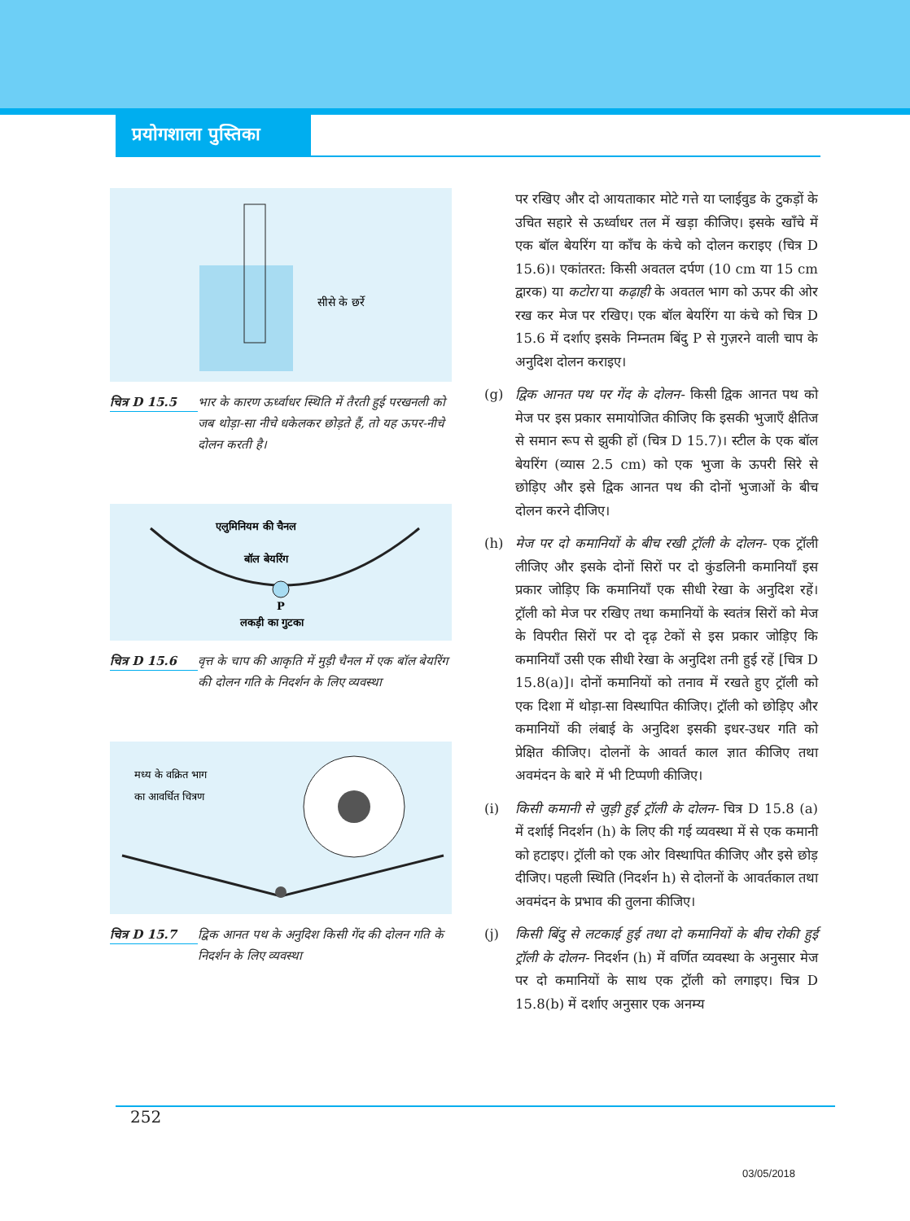प्रयोगशाला पुस्तिका
सीसे के छर्रे
चित्र D 15.5
भार के कारण ऊर्ध्वाधर स्थिति में तैरती हुई परखनली को जब थोड़ा-सा नीचे धकेलकर छोड़ते हैं, तो यह ऊपर-नीचे दोलन करती है।
एलुमिनियम की चैनल
बॉल बेयरिंग
P
लकड़ी का गुटका
चित्र D 15.6
वृत्त के चाप की आकृति में मुड़ी चैनल में एक बॉल बेयरिंग की दोलन गति के निदर्शन के लिए व्यवस्था
मध्य के वक्रित भाग
का आवर्धित चित्रण
चित्र D 15.7
द्विक आनत पथ के अनुदिश किसी गेंद की दोलन गति के निदर्शन के लिए व्यवस्था
पर रखिए और दो आयताकार मोटे गत्ते या प्लाईवुड के टुकड़ों के उचित सहारे से ऊर्ध्वाधर तल में खड़ा कीजिए। इसके खाँचे में एक बॉल बेयरिंग या काँच के कंचे को दोलन कराइए (चित्र D 15.6)। एकांतरत: किसी अवतल दर्पण (10 cm या 15 cm द्वारक) या कटोरा या कढ़ाही के अवतल भाग को ऊपर की ओर रख कर मेज पर रखिए। एक बॉल बेयरिंग या कंचे को चित्र D 15.6 में दर्शाए इसके निम्नतम बिंदु P से गुज़रने वाली चाप के अनुदिश दोलन कराइए।
(g) द्विक आनत पथ पर गेंद के दोलन- किसी द्विक आनत पथ को मेज पर इस प्रकार समायोजित कीजिए कि इसकी भुजाएँ क्षैतिज से समान रूप से झुकी हों (चित्र D 15.7)। स्टील के एक बॉल बेयरिंग (व्यास 2.5 cm) को एक भुजा के ऊपरी सिरे से छोड़िए और इसे द्विक आनत पथ की दोनों भुजाओं के बीच दोलन करने दीजिए।
(h) मेज पर दो कमानियों के बीच रखी ट्रॉली के दोलन- एक ट्रॉली लीजिए और इसके दोनों सिरों पर दो कुंडलिनी कमानियाँ इस प्रकार जोड़िए कि कमानियाँ एक सीधी रेखा के अनुदिश रहें। ट्रॉली को मेज पर रखिए तथा कमानियों के स्वतंत्र सिरों को मेज के विपरीत सिरों पर दो दृढ़ टेकों से इस प्रकार जोड़िए कि कमानियाँ उसी एक सीधी रेखा के अनुदिश तनी हुई रहें [चित्र D 15.8(a)]। दोनों कमानियों को तनाव में रखते हुए ट्रॉली को एक दिशा में थोड़ा-सा विस्थापित कीजिए। ट्रॉली को छोड़िए और कमानियों की लंबाई के अनुदिश इसकी इधर-उधर गति को प्रेक्षित कीजिए। दोलनों के आवर्त काल ज्ञात कीजिए तथा अवमंदन के बारे में भी टिप्पणी कीजिए।
(i) किसी कमानी से जुड़ी हुई ट्रॉली के दोलन- चित्र D 15.8 (a) में दर्शाई निदर्शन (h) के लिए की गई व्यवस्था में से एक कमानी को हटाइए। ट्रॉली को एक ओर विस्थापित कीजिए और इसे छोड़ दीजिए। पहली स्थिति (निदर्शन h) से दोलनों के आवर्तकाल तथा अवमंदन के प्रभाव की तुलना कीजिए।
(j) किसी बिंदु से लटकाई हुई तथा दो कमानियों के बीच रोकी हुई ट्रॉली के दोलन- निदर्शन (h) में वर्णित व्यवस्था के अनुसार मेज पर दो कमानियों के साथ एक ट्रॉली को लगाइए। चित्र D 15.8(b) में दर्शाए अनुसार एक अनम्य
252
03/05/2018